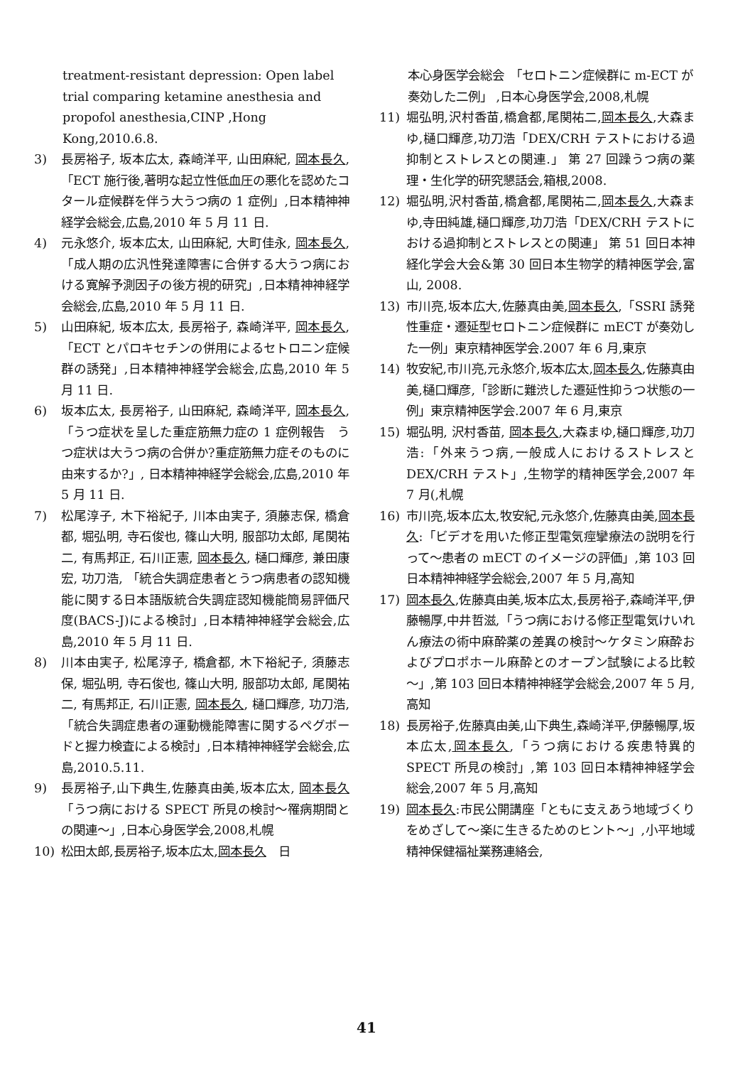treatment-resistant depression: Open label trial comparing ketamine anesthesia and propofol anesthesia,CINP ,Hong Kong,2010.6.8.
3) 長房裕子, 坂本広太, 森崎洋平, 山田麻紀, 岡本長久, 「ECT 施行後,著明な起立性低血圧の悪化を認めたコタール症候群を伴う大うつ病の 1 症例」,日本精神神経学会総会,広島,2010 年 5 月 11 日.
4) 元永悠介, 坂本広太, 山田麻紀, 大町佳永, 岡本長久, 「成人期の広汎性発達障害に合併する大うつ病における寛解予測因子の後方視的研究」,日本精神神経学会総会,広島,2010 年 5 月 11 日.
5) 山田麻紀, 坂本広太, 長房裕子, 森崎洋平, 岡本長久,「ECT とパロキセチンの併用によるセトロニン症候群の誘発」,日本精神神経学会総会,広島,2010 年 5 月 11 日.
6) 坂本広太, 長房裕子, 山田麻紀, 森崎洋平, 岡本長久, 「うつ症状を呈した重症筋無力症の 1 症例報告　うつ症状は大うつ病の合併か?重症筋無力症そのものに由来するか?」, 日本精神神経学会総会,広島,2010 年 5 月 11 日.
7) 松尾淳子, 木下裕紀子, 川本由実子, 須藤志保, 橋倉都, 堀弘明, 寺石俊也, 篠山大明, 服部功太郎, 尾関祐二, 有馬邦正, 石川正憲, 岡本長久, 樋口輝彦, 兼田康宏, 功刀浩, 「統合失調症患者とうつ病患者の認知機能に関する日本語版統合失調症認知機能簡易評価尺度(BACS-J)による検討」,日本精神神経学会総会,広島,2010 年 5 月 11 日.
8) 川本由実子, 松尾淳子, 橋倉都, 木下裕紀子, 須藤志保, 堀弘明, 寺石俊也, 篠山大明, 服部功太郎, 尾関祐二, 有馬邦正, 石川正憲, 岡本長久, 樋口輝彦, 功刀浩, 「統合失調症患者の運動機能障害に関するペグボードと握力検査による検討」,日本精神神経学会総会,広島,2010.5.11.
9) 長房裕子,山下典生,佐藤真由美,坂本広太, 岡本長久「うつ病における SPECT 所見の検討～罹病期間との関連～」,日本心身医学会,2008,札幌
10) 松田太郎,長房裕子,坂本広太,岡本長久　日
本心身医学会総会　「セロトニン症候群に m-ECT が奏効した二例」 ,日本心身医学会,2008,札幌
11) 堀弘明,沢村香苗,橋倉都,尾関祐二,岡本長久,大森まゆ,樋口輝彦,功刀浩「DEX/CRH テストにおける過抑制とストレスとの関連.」 第 27 回躁うつ病の薬理・生化学的研究懇話会,箱根,2008.
12) 堀弘明,沢村香苗,橋倉都,尾関祐二,岡本長久,大森まゆ,寺田純雄,樋口輝彦,功刀浩「DEX/CRH テストにおける過抑制とストレスとの関連」 第 51 回日本神経化学会大会&第 30 回日本生物学的精神医学会,富山, 2008.
13) 市川亮,坂本広大,佐藤真由美,岡本長久,「SSRI 誘発性重症・遷延型セロトニン症候群に mECT が奏効した一例」東京精神医学会.2007 年 6 月,東京
14) 牧安紀,市川亮,元永悠介,坂本広太,岡本長久,佐藤真由美,樋口輝彦,「診断に難渋した遷延性抑うつ状態の一例」東京精神医学会.2007 年 6 月,東京
15) 堀弘明, 沢村香苗, 岡本長久,大森まゆ,樋口輝彦,功刀浩:「外来うつ病,一般成人におけるストレスと DEX/CRH テスト」,生物学的精神医学会,2007 年 7 月(,札幌
16) 市川亮,坂本広太,牧安紀,元永悠介,佐藤真由美,岡本長久:「ビデオを用いた修正型電気痙攣療法の説明を行って～患者の mECT のイメージの評価」,第 103 回日本精神神経学会総会,2007 年 5 月,高知
17) 岡本長久,佐藤真由美,坂本広太,長房裕子,森崎洋平,伊藤暢厚,中井哲滋,「うつ病における修正型電気けいれん療法の術中麻酔薬の差異の検討～ケタミン麻酔およびプロポホール麻酔とのオープン試験による比較～」,第 103 回日本精神神経学会総会,2007 年 5 月,高知
18) 長房裕子,佐藤真由美,山下典生,森崎洋平,伊藤暢厚,坂本広太,岡本長久,「うつ病における疾患特異的 SPECT 所見の検討」,第 103 回日本精神神経学会総会,2007 年 5 月,高知
19) 岡本長久:市民公開講座「ともに支えあう地域づくりをめざして～楽に生きるためのヒント～」,小平地域精神保健福祉業務連絡会,
41